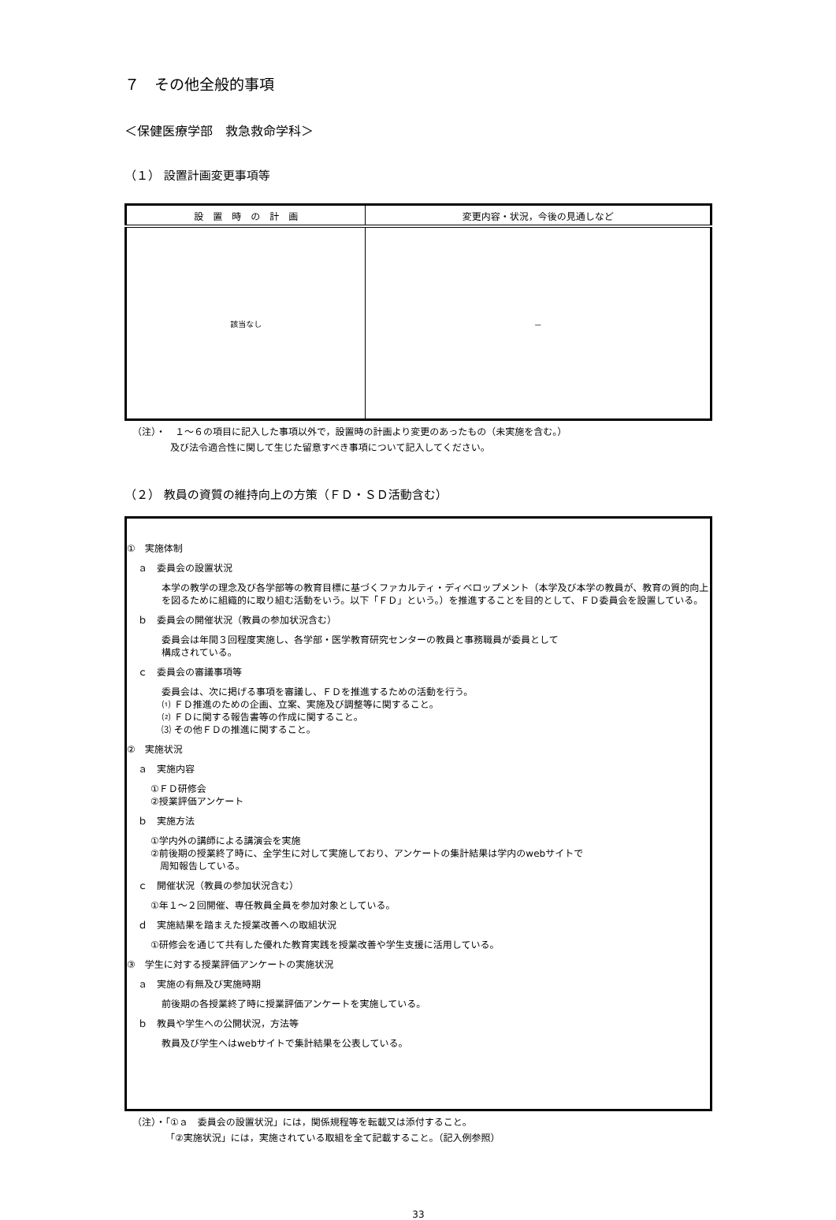７　その他全般的事項
＜保健医療学部　救急救命学科＞
（１） 設置計画変更事項等
| 設 置 時 の 計 画 | 変更内容・状況，今後の見通しなど |
| --- | --- |
| 該当なし | － |
（注）・　１～６の項目に記入した事項以外で，設置時の計画より変更のあったもの（未実施を含む。）
　　　　及び法令適合性に関して生じた留意すべき事項について記入してください。
（２） 教員の資質の維持向上の方策（ＦＤ・ＳＤ活動含む）
①　実施体制
ａ　委員会の設置状況
本学の教学の理念及び各学部等の教育目標に基づくファカルティ・ディベロップメント（本学及び本学の教員が、教育の質的向上を図るために組織的に取り組む活動をいう。以下「ＦＤ」という。）を推進することを目的として、ＦＤ委員会を設置している。
ｂ　委員会の開催状況（教員の参加状況含む）
委員会は年間３回程度実施し、各学部・医学教育研究センターの教員と事務職員が委員として
構成されている。
ｃ　委員会の審議事項等
委員会は、次に掲げる事項を審議し、ＦＤを推進するための活動を行う。
⑴ ＦＤ推進のための企画、立案、実施及び調整等に関すること。
⑵ ＦＤに関する報告書等の作成に関すること。
⑶ その他ＦＤの推進に関すること。
②　実施状況
ａ　実施内容
①ＦＤ研修会
②授業評価アンケート
ｂ　実施方法
①学内外の講師による講演会を実施
②前後期の授業終了時に、全学生に対して実施しており、アンケートの集計結果は学内のwebサイトで
　周知報告している。
ｃ　開催状況（教員の参加状況含む）
①年１～２回開催、専任教員全員を参加対象としている。
ｄ　実施結果を踏まえた授業改善への取組状況
①研修会を通じて共有した優れた教育実践を授業改善や学生支援に活用している。
③　学生に対する授業評価アンケートの実施状況
ａ　実施の有無及び実施時期
前後期の各授業終了時に授業評価アンケートを実施している。
ｂ　教員や学生への公開状況，方法等
教員及び学生へはwebサイトで集計結果を公表している。
（注）・「①ａ　委員会の設置状況」には，関係規程等を転載又は添付すること。
　　　　「②実施状況」には，実施されている取組を全て記載すること。（記入例参照）
33